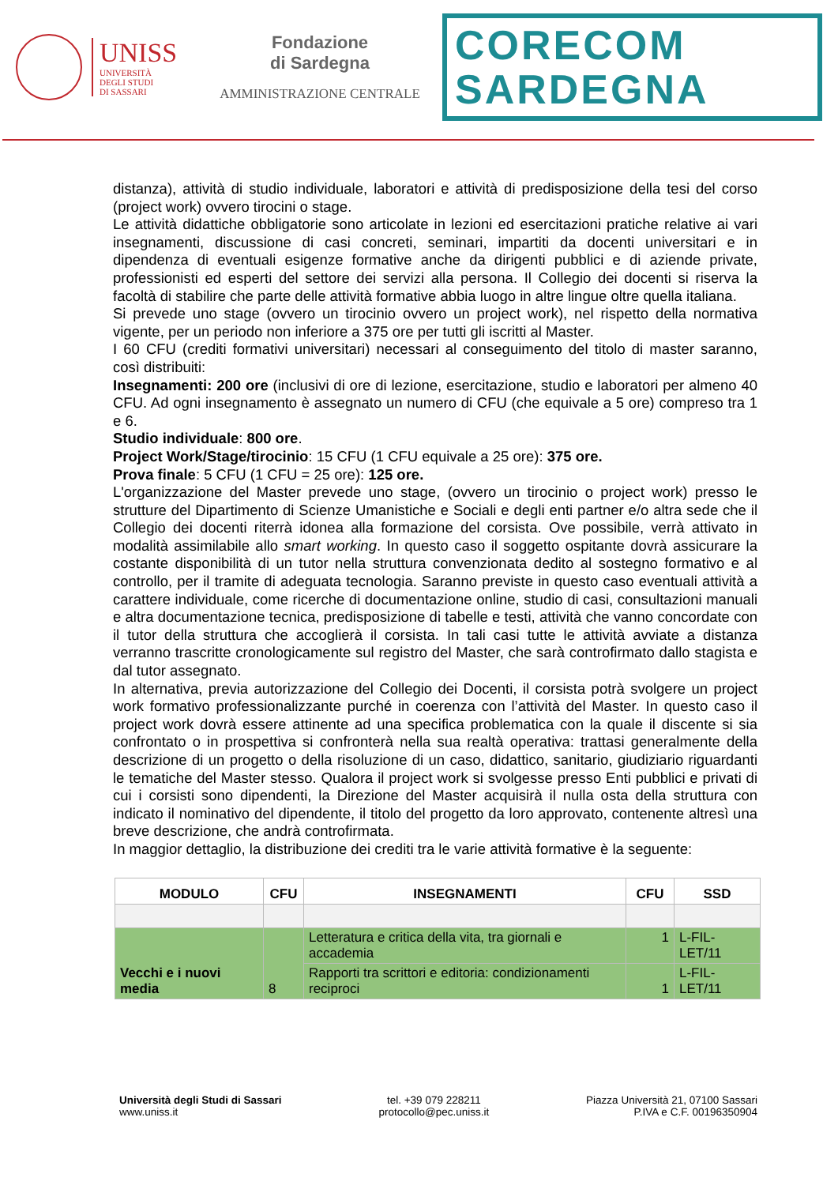UNISS
UNIVERSITÀ
DEGLI STUDI
DI SASSARI
Fondazione
di Sardegna
AMMINISTRAZIONE CENTRALE
CORECOM
SARDEGNA
distanza), attività di studio individuale, laboratori e attività di predisposizione della tesi del corso (project work) ovvero tirocini o stage.
Le attività didattiche obbligatorie sono articolate in lezioni ed esercitazioni pratiche relative ai vari insegnamenti, discussione di casi concreti, seminari, impartiti da docenti universitari e in dipendenza di eventuali esigenze formative anche da dirigenti pubblici e di aziende private, professionisti ed esperti del settore dei servizi alla persona. Il Collegio dei docenti si riserva la facoltà di stabilire che parte delle attività formative abbia luogo in altre lingue oltre quella italiana.
Si prevede uno stage (ovvero un tirocinio ovvero un project work), nel rispetto della normativa vigente, per un periodo non inferiore a 375 ore per tutti gli iscritti al Master.
I 60 CFU (crediti formativi universitari) necessari al conseguimento del titolo di master saranno, così distribuiti:
Insegnamenti: 200 ore (inclusivi di ore di lezione, esercitazione, studio e laboratori per almeno 40 CFU. Ad ogni insegnamento è assegnato un numero di CFU (che equivale a 5 ore) compreso tra 1 e 6.
Studio individuale: 800 ore.
Project Work/Stage/tirocinio: 15 CFU (1 CFU equivale a 25 ore): 375 ore.
Prova finale: 5 CFU (1 CFU = 25 ore): 125 ore.
L'organizzazione del Master prevede uno stage, (ovvero un tirocinio o project work) presso le strutture del Dipartimento di Scienze Umanistiche e Sociali e degli enti partner e/o altra sede che il Collegio dei docenti riterrà idonea alla formazione del corsista. Ove possibile, verrà attivato in modalità assimilabile allo smart working. In questo caso il soggetto ospitante dovrà assicurare la costante disponibilità di un tutor nella struttura convenzionata dedito al sostegno formativo e al controllo, per il tramite di adeguata tecnologia. Saranno previste in questo caso eventuali attività a carattere individuale, come ricerche di documentazione online, studio di casi, consultazioni manuali e altra documentazione tecnica, predisposizione di tabelle e testi, attività che vanno concordate con il tutor della struttura che accoglierà il corsista. In tali casi tutte le attività avviate a distanza verranno trascritte cronologicamente sul registro del Master, che sarà controfirmato dallo stagista e dal tutor assegnato.
In alternativa, previa autorizzazione del Collegio dei Docenti, il corsista potrà svolgere un project work formativo professionalizzante purché in coerenza con l’attività del Master. In questo caso il project work dovrà essere attinente ad una specifica problematica con la quale il discente si sia confrontato o in prospettiva si confronterà nella sua realtà operativa: trattasi generalmente della descrizione di un progetto o della risoluzione di un caso, didattico, sanitario, giudiziario riguardanti le tematiche del Master stesso. Qualora il project work si svolgesse presso Enti pubblici e privati di cui i corsisti sono dipendenti, la Direzione del Master acquisirà il nulla osta della struttura con indicato il nominativo del dipendente, il titolo del progetto da loro approvato, contenente altresì una breve descrizione, che andrà controfirmata.
In maggior dettaglio, la distribuzione dei crediti tra le varie attività formative è la seguente:
| MODULO | CFU | INSEGNAMENTI | CFU | SSD |
| --- | --- | --- | --- | --- |
| Vecchi e i nuovi media | 8 | Letteratura e critica della vita, tra giornali e accademia | 1 | L-FIL-LET/11 |
| | | Rapporti tra scrittori e editoria: condizionamenti reciproci | 1 | L-FIL-LET/11 |
Università degli Studi di Sassari
www.uniss.it
tel. +39 079 228211
protocollo@pec.uniss.it
Piazza Università 21, 07100 Sassari
P.IVA e C.F. 00196350904